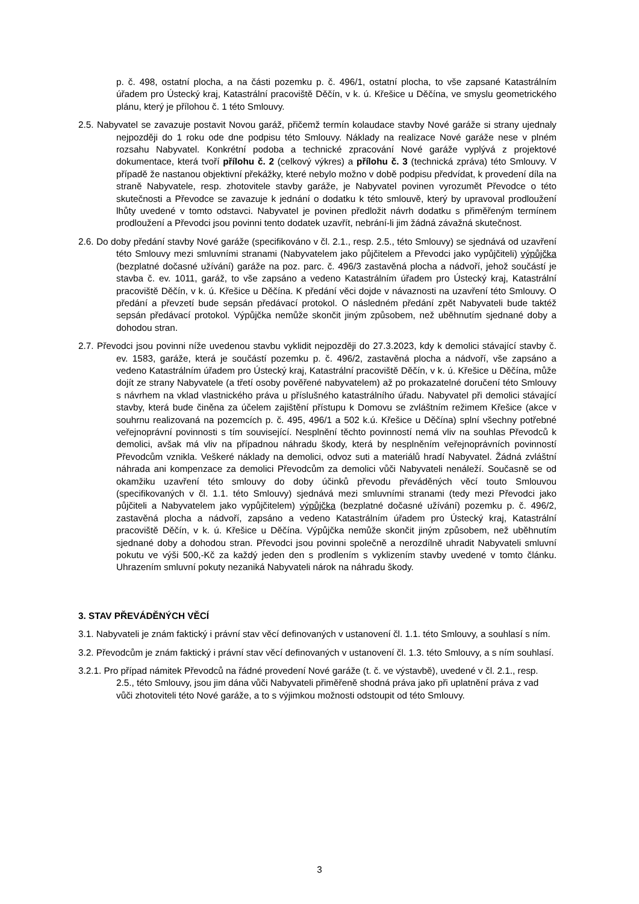p. č. 498, ostatní plocha, a na části pozemku p. č. 496/1, ostatní plocha, to vše zapsané Katastrálním úřadem pro Ústecký kraj, Katastrální pracoviště Děčín, v k. ú. Křešice u Děčína, ve smyslu geometrického plánu, který je přílohou č. 1 této Smlouvy.
2.5. Nabyvatel se zavazuje postavit Novou garáž, přičemž termín kolaudace stavby Nové garáže si strany ujednaly nejpozději do 1 roku ode dne podpisu této Smlouvy. Náklady na realizace Nové garáže nese v plném rozsahu Nabyvatel. Konkrétní podoba a technické zpracování Nové garáže vyplývá z projektové dokumentace, která tvoří přílohu č. 2 (celkový výkres) a přílohu č. 3 (technická zpráva) této Smlouvy. V případě že nastanou objektivní překážky, které nebylo možno v době podpisu předvídat, k provedení díla na straně Nabyvatele, resp. zhotovitele stavby garáže, je Nabyvatel povinen vyrozumět Převodce o této skutečnosti a Převodce se zavazuje k jednání o dodatku k této smlouvě, který by upravoval prodloužení lhůty uvedené v tomto odstavci. Nabyvatel je povinen předložit návrh dodatku s přiměřeným termínem prodloužení a Převodci jsou povinni tento dodatek uzavřít, nebrání-li jim žádná závažná skutečnost.
2.6. Do doby předání stavby Nové garáže (specifikováno v čl. 2.1., resp. 2.5., této Smlouvy) se sjednává od uzavření této Smlouvy mezi smluvními stranami (Nabyvatelem jako půjčitelem a Převodci jako vypůjčiteli) výpůjčka (bezplatné dočasné užívání) garáže na poz. parc. č. 496/3 zastavěná plocha a nádvoří, jehož součástí je stavba č. ev. 1011, garáž, to vše zapsáno a vedeno Katastrálním úřadem pro Ústecký kraj, Katastrální pracoviště Děčín, v k. ú. Křešice u Děčína. K předání věci dojde v návaznosti na uzavření této Smlouvy. O předání a převzetí bude sepsán předávací protokol. O následném předání zpět Nabyvateli bude taktéž sepsán předávací protokol. Výpůjčka nemůže skončit jiným způsobem, než uběhnutím sjednané doby a dohodou stran.
2.7. Převodci jsou povinni níže uvedenou stavbu vyklidit nejpozději do 27.3.2023, kdy k demolici stávající stavby č. ev. 1583, garáže, která je součástí pozemku p. č. 496/2, zastavěná plocha a nádvoří, vše zapsáno a vedeno Katastrálním úřadem pro Ústecký kraj, Katastrální pracoviště Děčín, v k. ú. Křešice u Děčína, může dojít ze strany Nabyvatele (a třetí osoby pověřené nabyvatelem) až po prokazatelné doručení této Smlouvy s návrhem na vklad vlastnického práva u příslušného katastrálního úřadu. Nabyvatel při demolici stávající stavby, která bude činěna za účelem zajištění přístupu k Domovu se zvláštním režimem Křešice (akce v souhrnu realizovaná na pozemcích p. č. 495, 496/1 a 502 k.ú. Křešice u Děčína) splní všechny potřebné veřejnoprávní povinnosti s tím související. Nesplnění těchto povinností nemá vliv na souhlas Převodců k demolici, avšak má vliv na případnou náhradu škody, která by nesplněním veřejnoprávních povinností Převodcům vznikla. Veškeré náklady na demolici, odvoz suti a materiálů hradí Nabyvatel. Žádná zvláštní náhrada ani kompenzace za demolici Převodcům za demolici vůči Nabyvateli nenáleží. Současně se od okamžiku uzavření této smlouvy do doby účinků převodu převáděných věcí touto Smlouvou (specifikovaných v čl. 1.1. této Smlouvy) sjednává mezi smluvními stranami (tedy mezi Převodci jako půjčiteli a Nabyvatelem jako vypůjčitelem) výpůjčka (bezplatné dočasné užívání) pozemku p. č. 496/2, zastavěná plocha a nádvoří, zapsáno a vedeno Katastrálním úřadem pro Ústecký kraj, Katastrální pracoviště Děčín, v k. ú. Křešice u Děčína. Výpůjčka nemůže skončit jiným způsobem, než uběhnutím sjednané doby a dohodou stran. Převodci jsou povinni společně a nerozdílně uhradit Nabyvateli smluvní pokutu ve výši 500,-Kč za každý jeden den s prodlením s vyklizením stavby uvedené v tomto článku. Uhrazením smluvní pokuty nezaniká Nabyvateli nárok na náhradu škody.
3. STAV PŘEVÁDĚNÝCH VĚCÍ
3.1. Nabyvateli je znám faktický i právní stav věcí definovaných v ustanovení čl. 1.1. této Smlouvy, a souhlasí s ním.
3.2. Převodcům je znám faktický i právní stav věcí definovaných v ustanovení čl. 1.3. této Smlouvy, a s ním souhlasí.
3.2.1. Pro případ námitek Převodců na řádné provedení Nové garáže (t. č. ve výstavbě), uvedené v čl. 2.1., resp. 2.5., této Smlouvy, jsou jim dána vůči Nabyvateli přiměřeně shodná práva jako při uplatnění práva z vad vůči zhotoviteli této Nové garáže, a to s výjimkou možnosti odstoupit od této Smlouvy.
3